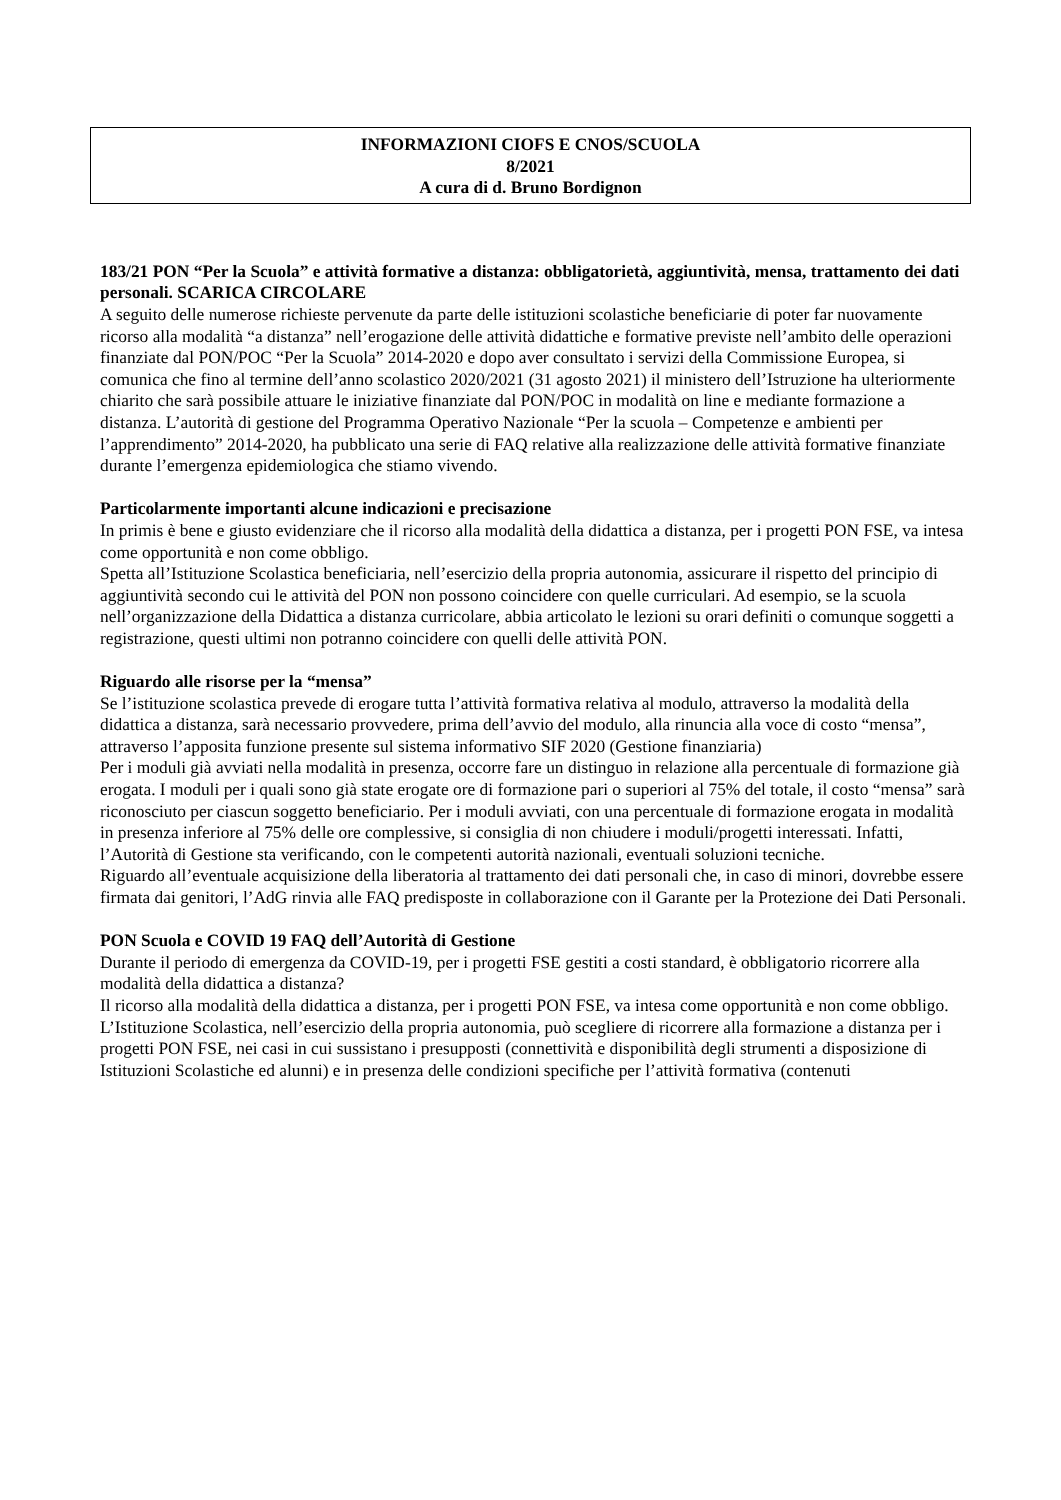INFORMAZIONI CIOFS E CNOS/SCUOLA
8/2021
A cura di d. Bruno Bordignon
183/21 PON “Per la Scuola” e attività formative a distanza: obbligatorietà, aggiuntività, mensa, trattamento dei dati personali. SCARICA CIRCOLARE
A seguito delle numerose richieste pervenute da parte delle istituzioni scolastiche beneficiarie di poter far nuovamente ricorso alla modalità “a distanza” nell’erogazione delle attività didattiche e formative previste nell’ambito delle operazioni finanziate dal PON/POC “Per la Scuola” 2014-2020 e dopo aver consultato i servizi della Commissione Europea, si comunica che fino al termine dell’anno scolastico 2020/2021 (31 agosto 2021) il ministero dell’Istruzione ha ulteriormente chiarito che sarà possibile attuare le iniziative finanziate dal PON/POC in modalità on line e mediante formazione a distanza. L’autorità di gestione del Programma Operativo Nazionale “Per la scuola – Competenze e ambienti per l’apprendimento” 2014-2020, ha pubblicato una serie di FAQ relative alla realizzazione delle attività formative finanziate durante l’emergenza epidemiologica che stiamo vivendo.
Particolarmente importanti alcune indicazioni e precisazione
In primis è bene e giusto evidenziare che il ricorso alla modalità della didattica a distanza, per i progetti PON FSE, va intesa come opportunità e non come obbligo.
Spetta all’Istituzione Scolastica beneficiaria, nell’esercizio della propria autonomia, assicurare il rispetto del principio di aggiuntività secondo cui le attività del PON non possono coincidere con quelle curriculari. Ad esempio, se la scuola nell’organizzazione della Didattica a distanza curricolare, abbia articolato le lezioni su orari definiti o comunque soggetti a registrazione, questi ultimi non potranno coincidere con quelli delle attività PON.
Riguardo alle risorse per la “mensa”
Se l’istituzione scolastica prevede di erogare tutta l’attività formativa relativa al modulo, attraverso la modalità della didattica a distanza, sarà necessario provvedere, prima dell’avvio del modulo, alla rinuncia alla voce di costo “mensa”, attraverso l’apposita funzione presente sul sistema informativo SIF 2020 (Gestione finanziaria)
Per i moduli già avviati nella modalità in presenza, occorre fare un distinguo in relazione alla percentuale di formazione già erogata. I moduli per i quali sono già state erogate ore di formazione pari o superiori al 75% del totale, il costo “mensa” sarà riconosciuto per ciascun soggetto beneficiario. Per i moduli avviati, con una percentuale di formazione erogata in modalità in presenza inferiore al 75% delle ore complessive, si consiglia di non chiudere i moduli/progetti interessati. Infatti, l’Autorità di Gestione sta verificando, con le competenti autorità nazionali, eventuali soluzioni tecniche.
Riguardo all’eventuale acquisizione della liberatoria al trattamento dei dati personali che, in caso di minori, dovrebbe essere firmata dai genitori, l’AdG rinvia alle FAQ predisposte in collaborazione con il Garante per la Protezione dei Dati Personali.
PON Scuola e COVID 19 FAQ dell’Autorità di Gestione
Durante il periodo di emergenza da COVID-19, per i progetti FSE gestiti a costi standard, è obbligatorio ricorrere alla modalità della didattica a distanza?
Il ricorso alla modalità della didattica a distanza, per i progetti PON FSE, va intesa come opportunità e non come obbligo. L’Istituzione Scolastica, nell’esercizio della propria autonomia, può scegliere di ricorrere alla formazione a distanza per i progetti PON FSE, nei casi in cui sussistano i presupposti (connettività e disponibilità degli strumenti a disposizione di Istituzioni Scolastiche ed alunni) e in presenza delle condizioni specifiche per l’attività formativa (contenuti